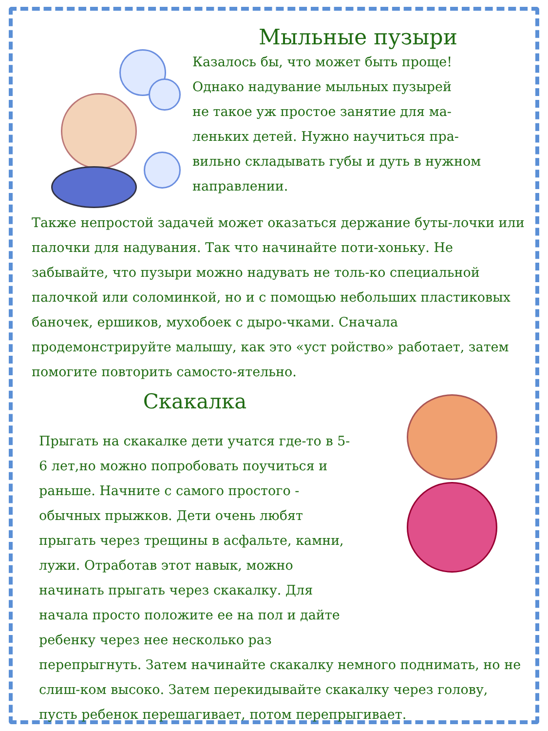Мыльные пузыри
Казалось бы, что может быть проще!
Однако надувание мыльных пузырей
не такое уж простое занятие для ма-
леньких детей. Нужно научиться пра-
вильно складывать губы и дуть в нужном
направлении.
Также непростой задачей может оказаться держание буты-лочки или палочки для надувания. Так что начинайте поти-хоньку. Не забывайте, что пузыри можно надувать не толь-ко специальной палочкой или соломинкой, но и с помощью небольших пластиковых баночек, ершиков, мухобоек с дыро-чками. Сначала продемонстрируйте малышу, как это «уст ройство» работает, затем помогите повторить самосто-ятельно.
Скакалка
Прыгать на скакалке дети учатся где-то в 5-6 лет,но можно попробовать поучиться и раньше. Начните с самого простого - обычных прыжков. Дети очень любят прыгать через трещины в асфальте, камни, лужи. Отработав этот навык, можно начинать прыгать через скакалку. Для начала просто положите ее на пол и дайте ребенку через нее несколько раз перепрыгнуть. Затем начинайте скакалку немного поднимать, но не слиш-ком высоко. Затем перекидывайте скакалку через голову, пусть ребенок перешагивает, потом перепрыгивает.